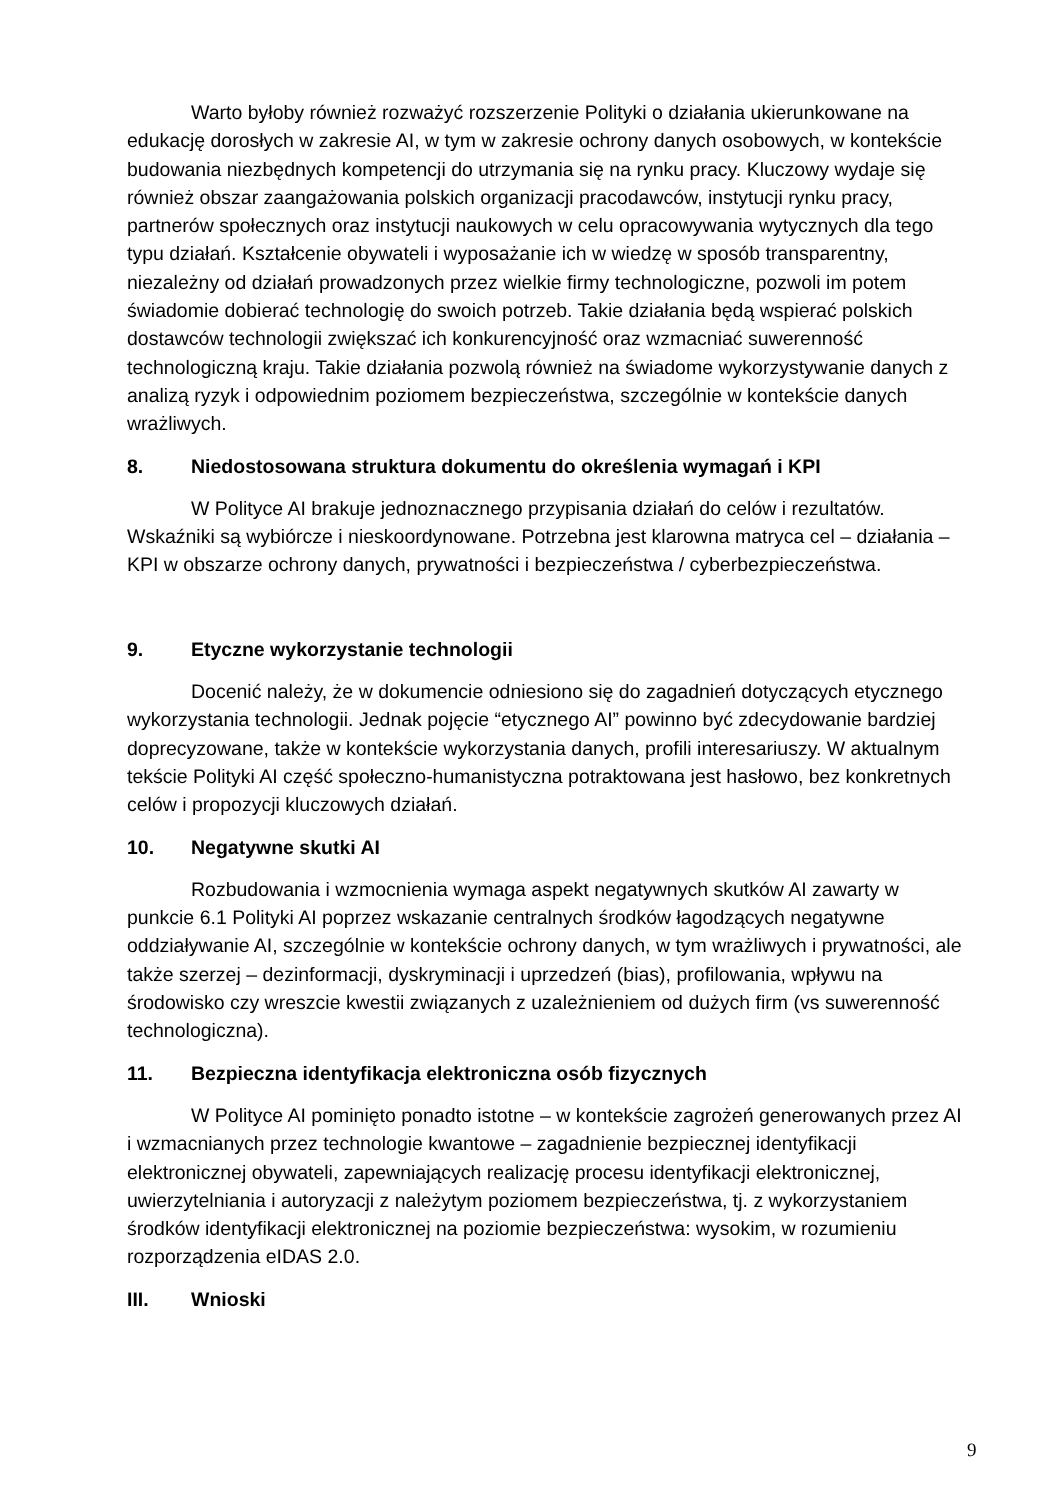Warto byłoby również rozważyć rozszerzenie Polityki o działania ukierunkowane na edukację dorosłych w zakresie AI, w tym w zakresie ochrony danych osobowych, w kontekście budowania niezbędnych kompetencji do utrzymania się na rynku pracy. Kluczowy wydaje się również obszar zaangażowania polskich organizacji pracodawców, instytucji rynku pracy, partnerów społecznych oraz instytucji naukowych w celu opracowywania wytycznych dla tego typu działań. Kształcenie obywateli i wyposażanie ich w wiedzę w sposób transparentny, niezależny od działań prowadzonych przez wielkie firmy technologiczne, pozwoli im potem świadomie dobierać technologię do swoich potrzeb. Takie działania będą wspierać polskich dostawców technologii zwiększać ich konkurencyjność oraz wzmacniać suwerenność technologiczną kraju. Takie działania pozwolą również na świadome wykorzystywanie danych z analizą ryzyk i odpowiednim poziomem bezpieczeństwa, szczególnie w kontekście danych wrażliwych.
8. Niedostosowana struktura dokumentu do określenia wymagań i KPI
W Polityce AI brakuje jednoznacznego przypisania działań do celów i rezultatów. Wskaźniki są wybiórcze i nieskoordynowane. Potrzebna jest klarowna matryca cel – działania – KPI w obszarze ochrony danych, prywatności i bezpieczeństwa / cyberbezpieczeństwa.
9. Etyczne wykorzystanie technologii
Docenić należy, że w dokumencie odniesiono się do zagadnień dotyczących etycznego wykorzystania technologii. Jednak pojęcie “etycznego AI” powinno być zdecydowanie bardziej doprecyzowane, także w kontekście wykorzystania danych, profili interesariuszy. W aktualnym tekście Polityki AI część społeczno-humanistyczna potraktowana jest hasłowo, bez konkretnych celów i propozycji kluczowych działań.
10. Negatywne skutki AI
Rozbudowania i wzmocnienia wymaga aspekt negatywnych skutków AI zawarty w punkcie 6.1 Polityki AI poprzez wskazanie centralnych środków łagodzących negatywne oddziaływanie AI, szczególnie w kontekście ochrony danych, w tym wrażliwych i prywatności, ale także szerzej – dezinformacji, dyskryminacji i uprzedzeń (bias), profilowania, wpływu na środowisko czy wreszcie kwestii związanych z uzależnieniem od dużych firm (vs suwerenność technologiczna).
11. Bezpieczna identyfikacja elektroniczna osób fizycznych
W Polityce AI pominięto ponadto istotne – w kontekście zagrożeń generowanych przez AI i wzmacnianych przez technologie kwantowe – zagadnienie bezpiecznej identyfikacji elektronicznej obywateli, zapewniających realizację procesu identyfikacji elektronicznej, uwierzytelniania i autoryzacji z należytym poziomem bezpieczeństwa, tj. z wykorzystaniem środków identyfikacji elektronicznej na poziomie bezpieczeństwa: wysokim, w rozumieniu rozporządzenia eIDAS 2.0.
III. Wnioski
9